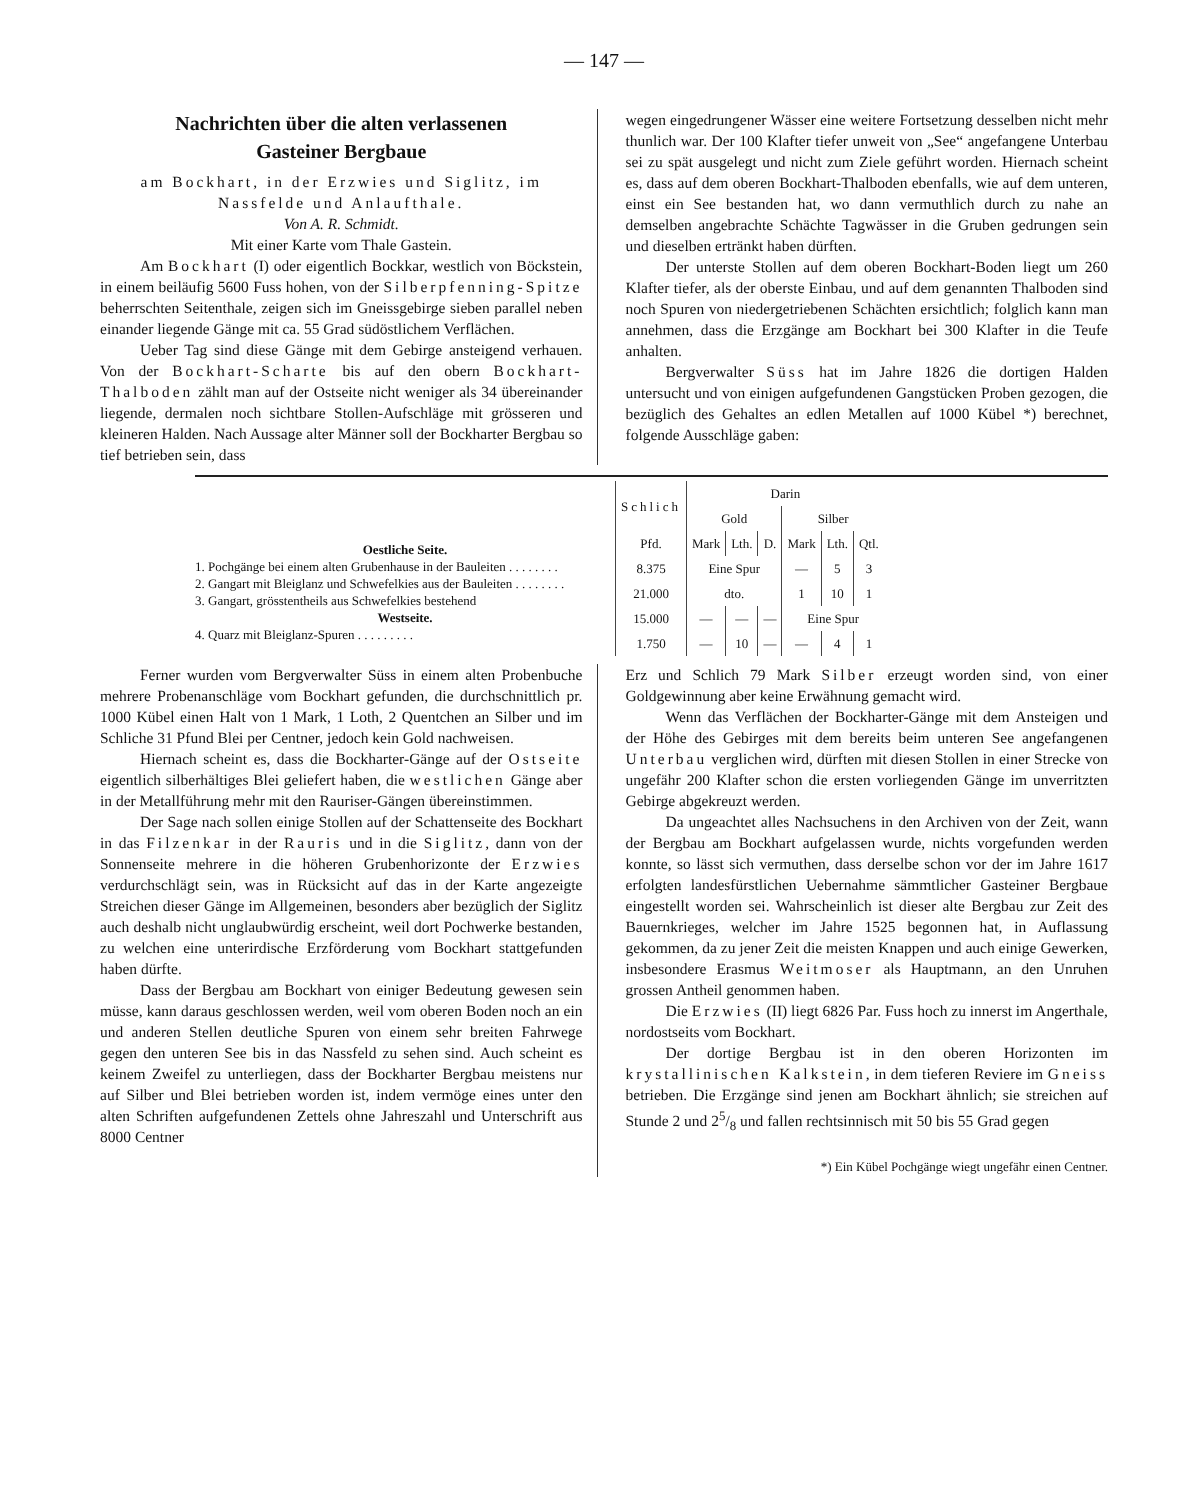— 147 —
Nachrichten über die alten verlassenen
Gasteiner Bergbaue
am Bockhart, in der Erzwies und Siglitz, im Nassfelde und Anlaufthale.
Von A. R. Schmidt.
Mit einer Karte vom Thale Gastein.
Am Bockhart (I) oder eigentlich Bockkar, westlich von Böckstein, in einem beiläufig 5600 Fuss hohen, von der Silberpfenning-Spitze beherrschten Seitenthale, zeigen sich im Gneissgebirge sieben parallel neben einander liegende Gänge mit ca. 55 Grad südöstlichem Verflächen.
Ueber Tag sind diese Gänge mit dem Gebirge ansteigend verhauen. Von der Bockhart-Scharte bis auf den obern Bockhart-Thalboden zählt man auf der Ostseite nicht weniger als 34 übereinander liegende, dermalen noch sichtbare Stollen-Aufschläge mit grösseren und kleineren Halden. Nach Aussage alter Männer soll der Bockharter Bergbau so tief betrieben sein, dass
wegen eingedrungener Wässer eine weitere Fortsetzung desselben nicht mehr thunlich war. Der 100 Klafter tiefer unweit von „See“ angefangene Unterbau sei zu spät ausgelegt und nicht zum Ziele geführt worden. Hiernach scheint es, dass auf dem oberen Bockhart-Thalboden ebenfalls, wie auf dem unteren, einst ein See bestanden hat, wo dann vermuthlich durch zu nahe an demselben angebrachte Schächte Tagwässer in die Gruben gedrungen sein und dieselben ertränkt haben dürften.
Der unterste Stollen auf dem oberen Bockhart-Boden liegt um 260 Klafter tiefer, als der oberste Einbau, und auf dem genannten Thalboden sind noch Spuren von niedergetriebenen Schächten ersichtlich; folglich kann man annehmen, dass die Erzgänge am Bockhart bei 300 Klafter in die Teufe anhalten.
Bergverwalter Süss hat im Jahre 1826 die dortigen Halden untersucht und von einigen aufgefundenen Gangstücken Proben gezogen, die bezüglich des Gehaltes an edlen Metallen auf 1000 Kübel *) berechnet, folgende Ausschläge gaben:
Oestliche Seite.
1. Pochgänge bei einem alten Grubenhause in der Bauleiten . . . . . . . .
2. Gangart mit Bleiglanz und Schwefelkies aus der Bauleiten . . . . . . . .
3. Gangart, grösstentheils aus Schwefelkies bestehend
Westseite.
4. Quarz mit Bleiglanz-Spuren . . . . . . . . .
| Schlich | Darin | | | | | |
| --- | --- | --- | --- | --- | --- | --- |
| | Gold | | | Silber | | |
| Pfd. | Mark | Lth. | D. | Mark | Lth. | Qtl. |
| 8.375 | Eine Spur | | | — | 5 | 3 |
| 21.000 | dto. | | | 1 | 10 | 1 |
| 15.000 | — | — | — | Eine Spur | | |
| 1.750 | — | 10 | — | — | 4 | 1 |
Ferner wurden vom Bergverwalter Süss in einem alten Probenbuche mehrere Probenanschläge vom Bockhart gefunden, die durchschnittlich pr. 1000 Kübel einen Halt von 1 Mark, 1 Loth, 2 Quentchen an Silber und im Schliche 31 Pfund Blei per Centner, jedoch kein Gold nachweisen.
Hiernach scheint es, dass die Bockharter-Gänge auf der Ostseite eigentlich silberhältiges Blei geliefert haben, die westlichen Gänge aber in der Metallführung mehr mit den Rauriser-Gängen übereinstimmen.
Der Sage nach sollen einige Stollen auf der Schattenseite des Bockhart in das Filzenkar in der Rauris und in die Siglitz, dann von der Sonnenseite mehrere in die höheren Grubenhorizonte der Erzwies verdurchschlägt sein, was in Rücksicht auf das in der Karte angezeigte Streichen dieser Gänge im Allgemeinen, besonders aber bezüglich der Siglitz auch deshalb nicht unglaubwürdig erscheint, weil dort Pochwerke bestanden, zu welchen eine unterirdische Erzförderung vom Bockhart stattgefunden haben dürfte.
Dass der Bergbau am Bockhart von einiger Bedeutung gewesen sein müsse, kann daraus geschlossen werden, weil vom oberen Boden noch an ein und anderen Stellen deutliche Spuren von einem sehr breiten Fahrwege gegen den unteren See bis in das Nassfeld zu sehen sind. Auch scheint es keinem Zweifel zu unterliegen, dass der Bockharter Bergbau meistens nur auf Silber und Blei betrieben worden ist, indem vermöge eines unter den alten Schriften aufgefundenen Zettels ohne Jahreszahl und Unterschrift aus 8000 Centner
Erz und Schlich 79 Mark Silber erzeugt worden sind, von einer Goldgewinnung aber keine Erwähnung gemacht wird.
Wenn das Verflächen der Bockharter-Gänge mit dem Ansteigen und der Höhe des Gebirges mit dem bereits beim unteren See angefangenen Unterbau verglichen wird, dürften mit diesen Stollen in einer Strecke von ungefähr 200 Klafter schon die ersten vorliegenden Gänge im unverritzten Gebirge abgekreuzt werden.
Da ungeachtet alles Nachsuchens in den Archiven von der Zeit, wann der Bergbau am Bockhart aufgelassen wurde, nichts vorgefunden werden konnte, so lässt sich vermuthen, dass derselbe schon vor der im Jahre 1617 erfolgten landesfürstlichen Uebernahme sämmtlicher Gasteiner Bergbaue eingestellt worden sei. Wahrscheinlich ist dieser alte Bergbau zur Zeit des Bauernkrieges, welcher im Jahre 1525 begonnen hat, in Auflassung gekommen, da zu jener Zeit die meisten Knappen und auch einige Gewerken, insbesondere Erasmus Weitmoser als Hauptmann, an den Unruhen grossen Antheil genommen haben.
Die Erzwies (II) liegt 6826 Par. Fuss hoch zu innerst im Angerthale, nordostseits vom Bockhart.
Der dortige Bergbau ist in den oberen Horizonten im krystallinischen Kalkstein, in dem tieferen Reviere im Gneiss betrieben. Die Erzgänge sind jenen am Bockhart ähnlich; sie streichen auf Stunde 2 und 25/8 und fallen rechtsinnisch mit 50 bis 55 Grad gegen
*) Ein Kübel Pochgänge wiegt ungefähr einen Centner.